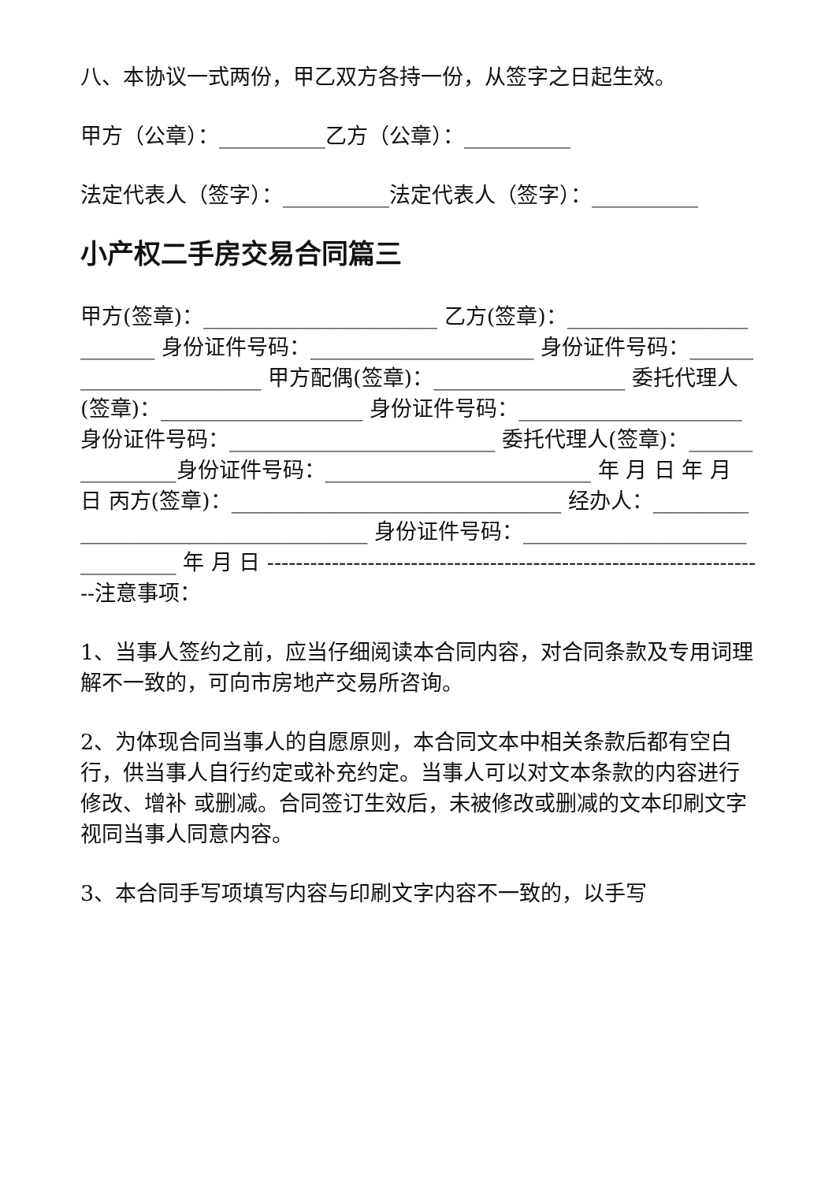八、本协议一式两份，甲乙双方各持一份，从签字之日起生效。
甲方（公章）：__________乙方（公章）：__________
法定代表人（签字）：__________法定代表人（签字）：__________
小产权二手房交易合同篇三
甲方(签章)：______________________ 乙方(签章)：________________________ 身份证件号码：_____________________ 身份证件号码：_______________________ 甲方配偶(签章)：__________________ 委托代理人(签章)：___________________ 身份证件号码：_____________________ 身份证件号码：_________________________ 委托代理人(签章)：_______________身份证件号码：_________________________ 年 月 日 年 月 日 丙方(签章)：_______________________________ 经办人：____________________________________ 身份证件号码：______________________________ 年 月 日 ----------------------------------------------------------------------注意事项：
1、当事人签约之前，应当仔细阅读本合同内容，对合同条款及专用词理解不一致的，可向市房地产交易所咨询。
2、为体现合同当事人的自愿原则，本合同文本中相关条款后都有空白行，供当事人自行约定或补充约定。当事人可以对文本条款的内容进行修改、增补 或删减。合同签订生效后，未被修改或删减的文本印刷文字视同当事人同意内容。
3、本合同手写项填写内容与印刷文字内容不一致的，以手写